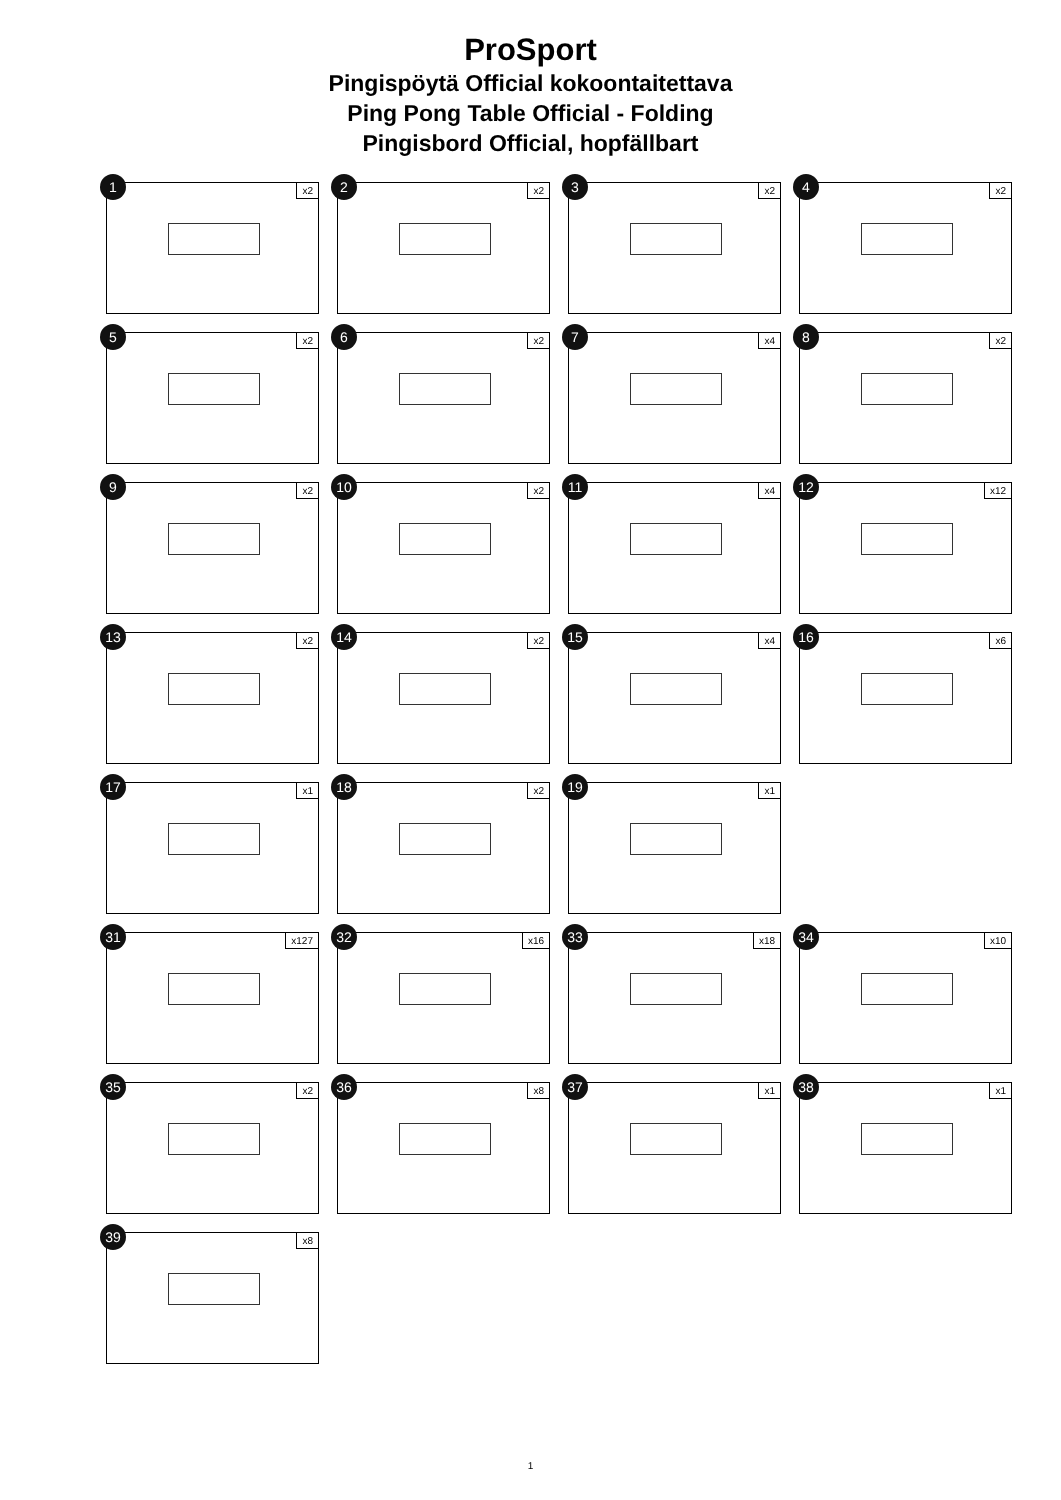ProSport
Pingispöytä Official kokoontaitettava
Ping Pong Table Official - Folding
Pingisbord Official, hopfällbart
1 x2
2 x2
3 x2
4 x2
5 x2
6 x2
7 x4
8 x2
9 x2
10 x2
11 x4
12 x12
13 x2
14 x2
15 x4
16 x6
17 x1
18 x2
19 x1
31 x127
32 x16
33 x18
34 x10
35 x2
36 x8
37 x1
38 x1
39 x8
1